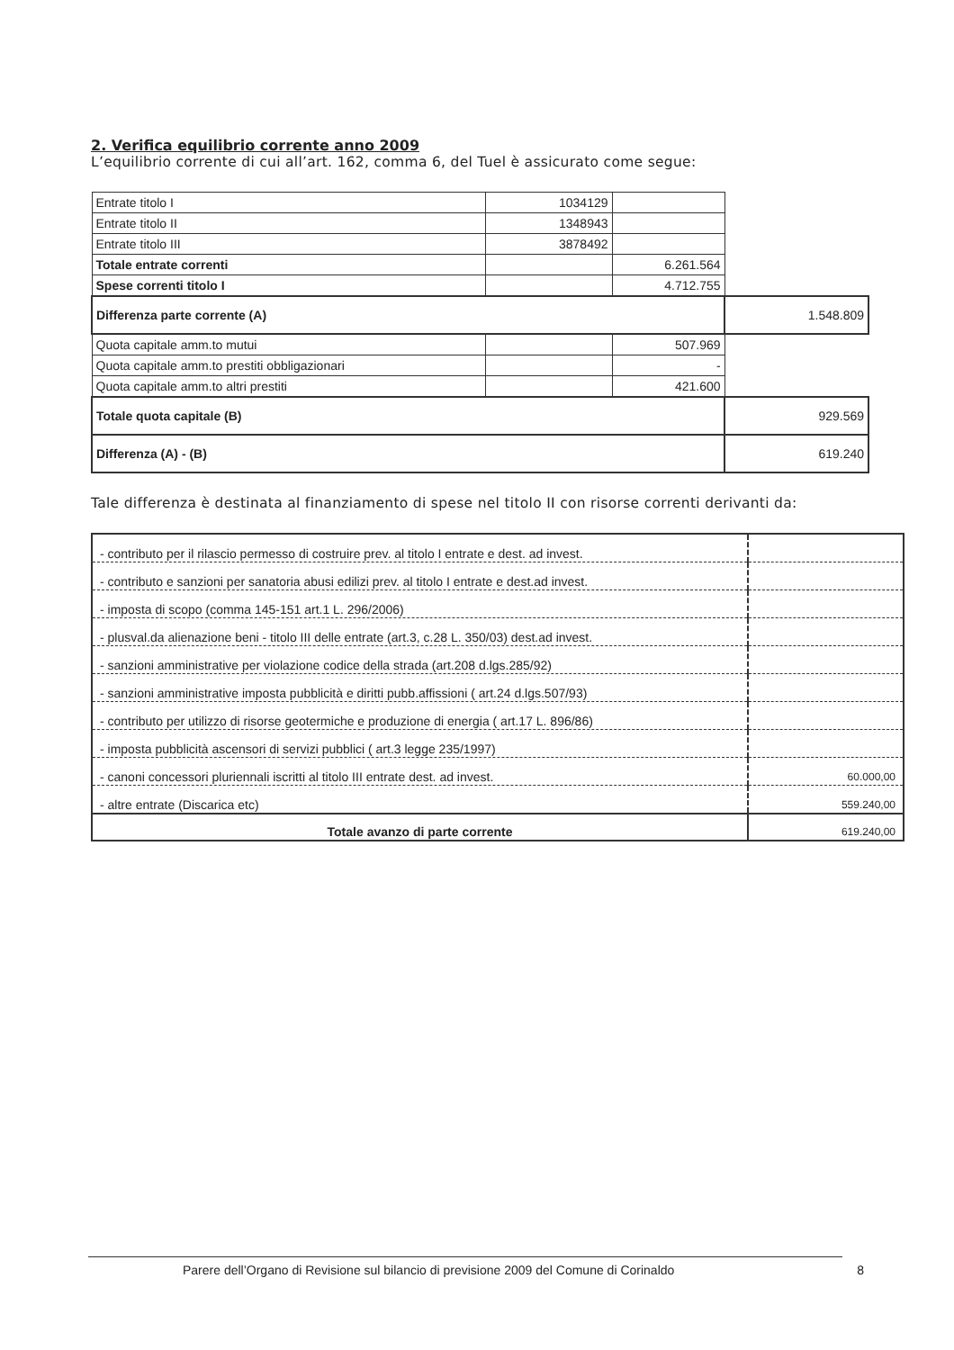2. Verifica equilibrio corrente anno 2009
L’equilibrio corrente di cui all’art. 162, comma 6, del Tuel è assicurato come segue:
| Entrate titolo I | 1034129 | | |
| Entrate titolo II | 1348943 | | |
| Entrate titolo III | 3878492 | | |
| Totale entrate correnti | | 6.261.564 | |
| Spese correnti titolo I | | 4.712.755 | |
| Differenza parte corrente (A) | | | 1.548.809 |
| Quota capitale amm.to mutui | | 507.969 | |
| Quota capitale amm.to prestiti obbligazionari | | - | |
| Quota capitale amm.to altri prestiti | | 421.600 | |
| Totale quota capitale (B) | | | 929.569 |
| Differenza (A) - (B) | | | 619.240 |
Tale differenza è destinata al finanziamento di spese nel titolo II con risorse correnti derivanti da:
| - contributo per il rilascio permesso di costruire prev. al titolo I entrate e dest. ad invest. | |
| - contributo e sanzioni per sanatoria abusi edilizi prev. al titolo I entrate e dest.ad invest. | |
| - imposta di scopo (comma 145-151 art.1 L. 296/2006) | |
| - plusval.da alienazione beni - titolo III delle entrate (art.3, c.28 L. 350/03) dest.ad invest. | |
| - sanzioni amministrative per violazione codice della strada (art.208 d.lgs.285/92) | |
| - sanzioni amministrative imposta pubblicità e diritti pubb.affissioni ( art.24 d.lgs.507/93) | |
| - contributo per utilizzo di risorse geotermiche e produzione di energia ( art.17 L. 896/86) | |
| - imposta pubblicità ascensori di servizi pubblici ( art.3 legge 235/1997) | |
| - canoni concessori pluriennali iscritti al titolo III entrate dest. ad invest. | 60.000,00 |
| - altre entrate (Discarica etc) | 559.240,00 |
| Totale avanzo di parte corrente | 619.240,00 |
Parere dell’Organo di Revisione sul bilancio di previsione 2009 del Comune di Corinaldo 8